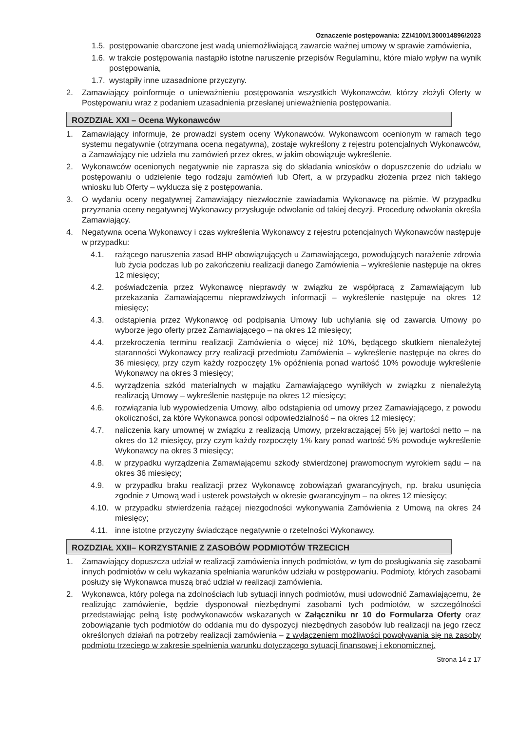Oznaczenie postępowania: ZZ/4100/1300014896/2023
1.5. postępowanie obarczone jest wadą uniemożliwiającą zawarcie ważnej umowy w sprawie zamówienia,
1.6. w trakcie postępowania nastąpiło istotne naruszenie przepisów Regulaminu, które miało wpływ na wynik postępowania,
1.7. wystąpiły inne uzasadnione przyczyny.
2. Zamawiający poinformuje o unieważnieniu postępowania wszystkich Wykonawców, którzy złożyli Oferty w Postępowaniu wraz z podaniem uzasadnienia przesłanej unieważnienia postępowania.
ROZDZIAŁ XXI – Ocena Wykonawców
1. Zamawiający informuje, że prowadzi system oceny Wykonawców. Wykonawcom ocenionym w ramach tego systemu negatywnie (otrzymana ocena negatywna), zostaje wykreślony z rejestru potencjalnych Wykonawców, a Zamawiający nie udziela mu zamówień przez okres, w jakim obowiązuje wykreślenie.
2. Wykonawców ocenionych negatywnie nie zaprasza się do składania wniosków o dopuszczenie do udziału w postępowaniu o udzielenie tego rodzaju zamówień lub Ofert, a w przypadku złożenia przez nich takiego wniosku lub Oferty – wyklucza się z postępowania.
3. O wydaniu oceny negatywnej Zamawiający niezwłocznie zawiadamia Wykonawcę na piśmie. W przypadku przyznania oceny negatywnej Wykonawcy przysługuje odwołanie od takiej decyzji. Procedurę odwołania określa Zamawiający.
4. Negatywna ocena Wykonawcy i czas wykreślenia Wykonawcy z rejestru potencjalnych Wykonawców następuje w przypadku:
4.1. rażącego naruszenia zasad BHP obowiązujących u Zamawiającego, powodujących narażenie zdrowia lub życia podczas lub po zakończeniu realizacji danego Zamówienia – wykreślenie następuje na okres 12 miesięcy;
4.2. poświadczenia przez Wykonawcę nieprawdy w związku ze współpracą z Zamawiającym lub przekazania Zamawiającemu nieprawdziwych informacji – wykreślenie następuje na okres 12 miesięcy;
4.3. odstąpienia przez Wykonawcę od podpisania Umowy lub uchylania się od zawarcia Umowy po wyborze jego oferty przez Zamawiającego – na okres 12 miesięcy;
4.4. przekroczenia terminu realizacji Zamówienia o więcej niż 10%, będącego skutkiem nienależytej staranności Wykonawcy przy realizacji przedmiotu Zamówienia – wykreślenie następuje na okres do 36 miesięcy, przy czym każdy rozpoczęty 1% opóźnienia ponad wartość 10% powoduje wykreślenie Wykonawcy na okres 3 miesięcy;
4.5. wyrządzenia szkód materialnych w majątku Zamawiającego wynikłych w związku z nienależytą realizacją Umowy – wykreślenie następuje na okres 12 miesięcy;
4.6. rozwiązania lub wypowiedzenia Umowy, albo odstąpienia od umowy przez Zamawiającego, z powodu okoliczności, za które Wykonawca ponosi odpowiedzialność – na okres 12 miesięcy;
4.7. naliczenia kary umownej w związku z realizacją Umowy, przekraczającej 5% jej wartości netto – na okres do 12 miesięcy, przy czym każdy rozpoczęty 1% kary ponad wartość 5% powoduje wykreślenie Wykonawcy na okres 3 miesięcy;
4.8. w przypadku wyrządzenia Zamawiającemu szkody stwierdzonej prawomocnym wyrokiem sądu – na okres 36 miesięcy;
4.9. w przypadku braku realizacji przez Wykonawcę zobowiązań gwarancyjnych, np. braku usunięcia zgodnie z Umową wad i usterek powstałych w okresie gwarancyjnym – na okres 12 miesięcy;
4.10. w przypadku stwierdzenia rażącej niezgodności wykonywania Zamówienia z Umową na okres 24 miesięcy;
4.11. inne istotne przyczyny świadczące negatywnie o rzetelności Wykonawcy.
ROZDZIAŁ XXII– KORZYSTANIE Z ZASOBÓW PODMIOTÓW TRZECICH
1. Zamawiający dopuszcza udział w realizacji zamówienia innych podmiotów, w tym do posługiwania się zasobami innych podmiotów w celu wykazania spełniania warunków udziału w postępowaniu. Podmioty, których zasobami posłuży się Wykonawca muszą brać udział w realizacji zamówienia.
2. Wykonawca, który polega na zdolnościach lub sytuacji innych podmiotów, musi udowodnić Zamawiającemu, że realizując zamówienie, będzie dysponował niezbędnymi zasobami tych podmiotów, w szczególności przedstawiając pełną listę podwykonawców wskazanych w Załączniku nr 10 do Formularza Oferty oraz zobowiązanie tych podmiotów do oddania mu do dyspozycji niezbędnych zasobów lub realizacji na jego rzecz określonych działań na potrzeby realizacji zamówienia – z wyłączeniem możliwości powoływania się na zasoby podmiotu trzeciego w zakresie spełnienia warunku dotyczącego sytuacji finansowej i ekonomicznej.
Strona 14 z 17